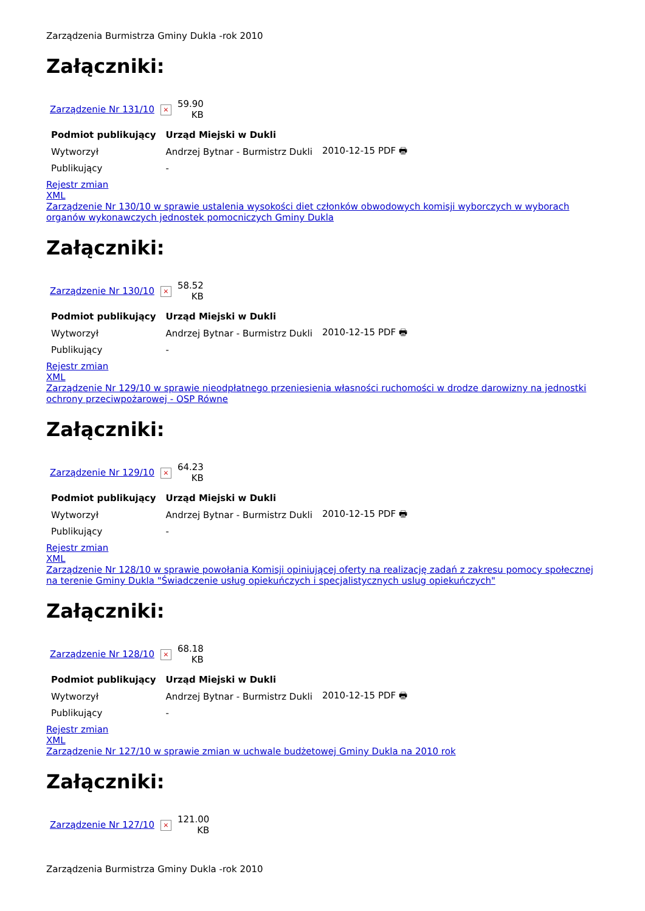Zarządzenia Burmistrza Gminy Dukla -rok 2010
Załączniki:
| Zarządzenie Nr 131/10 | × | 59.90 KB |
| Podmiot publikujący | Urząd Miejski w Dukli | |
| --- | --- | --- |
| Wytworzył | Andrzej Bytnar - Burmistrz Dukli | 2010-12-15 PDF 🖶 |
| Publikujący | - | |
Rejestr zmian
XML
Zarządzenie Nr 130/10 w sprawie ustalenia wysokości diet członków obwodowych komisji wyborczych w wyborach organów wykonawczych jednostek pomocniczych Gminy Dukla
Załączniki:
| Zarządzenie Nr 130/10 | × | 58.52 KB |
| Podmiot publikujący | Urząd Miejski w Dukli | |
| --- | --- | --- |
| Wytworzył | Andrzej Bytnar - Burmistrz Dukli | 2010-12-15 PDF 🖶 |
| Publikujący | - | |
Rejestr zmian
XML
Zarządzenie Nr 129/10 w sprawie nieodpłatnego przeniesienia własności ruchomości w drodze darowizny na jednostki ochrony przeciwpożarowej - OSP Równe
Załączniki:
| Zarządzenie Nr 129/10 | × | 64.23 KB |
| Podmiot publikujący | Urząd Miejski w Dukli | |
| --- | --- | --- |
| Wytworzył | Andrzej Bytnar - Burmistrz Dukli | 2010-12-15 PDF 🖶 |
| Publikujący | - | |
Rejestr zmian
XML
Zarządzenie Nr 128/10 w sprawie powołania Komisji opiniującej oferty na realizację zadań z zakresu pomocy społecznej na terenie Gminy Dukla "Świadczenie usług opiekuńczych i specjalistycznych uslug opiekuńczych"
Załączniki:
| Zarządzenie Nr 128/10 | × | 68.18 KB |
| Podmiot publikujący | Urząd Miejski w Dukli | |
| --- | --- | --- |
| Wytworzył | Andrzej Bytnar - Burmistrz Dukli | 2010-12-15 PDF 🖶 |
| Publikujący | - | |
Rejestr zmian
XML
Zarządzenie Nr 127/10 w sprawie zmian w uchwale budżetowej Gminy Dukla na 2010 rok
Załączniki:
| Zarządzenie Nr 127/10 | × | 121.00 KB |
Zarządzenia Burmistrza Gminy Dukla -rok 2010